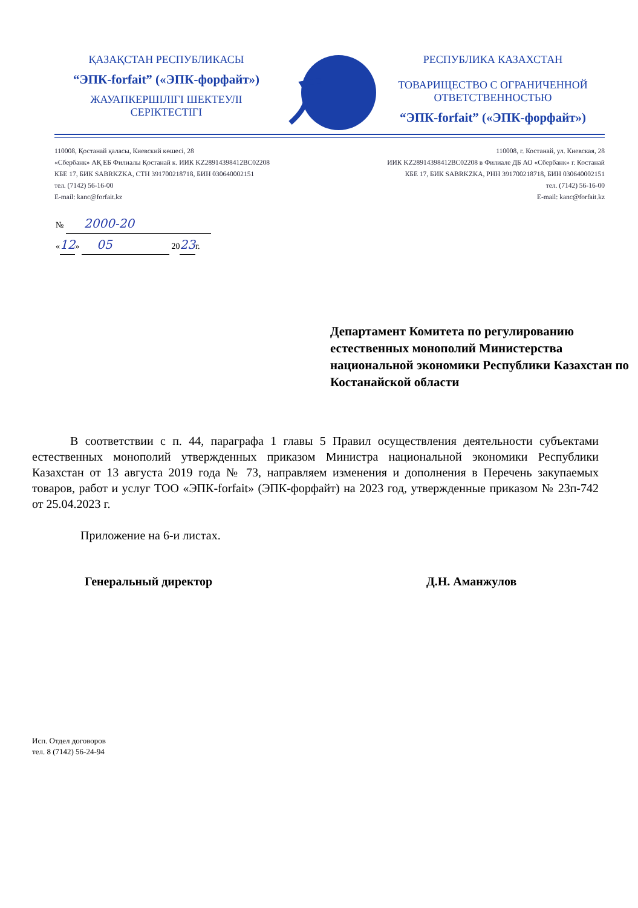ҚАЗАҚСТАН РЕСПУБЛИКАСЫ
“ЭПК-forfait” («ЭПК-форфайт»)
ЖАУАПКЕРШІЛІГІ ШЕКТЕУЛІ СЕРІКТЕСТІГІ
РЕСПУБЛИКА КАЗАХСТАН
ТОВАРИЩЕСТВО С ОГРАНИЧЕННОЙ ОТВЕТСТВЕННОСТЬЮ
“ЭПК-forfait” («ЭПК-форфайт»)
110008, Қостанай қаласы, Киевский көшесі, 28
«Сбербанк» АҚ ЕБ Филиалы Қостанай к. ИИК KZ28914398412BC02208
КБЕ 17, БИК SABRKZKA, СТН 391700218718, БИН 030640002151
тел. (7142) 56-16-00
E-mail: kanc@forfait.kz
110008, г. Костанай, ул. Киевская, 28
ИИК KZ28914398412BC02208 в Филиале ДБ АО «Сбербанк» г. Костанай
КБЕ 17, БИК SABRKZKA, РНН 391700218718, БИН 030640002151
тел. (7142) 56-16-00
E-mail: kanc@forfait.kz
№ 2000-20
«12» 05 2023г.
Департамент Комитета по регулированию естественных монополий Министерства национальной экономики Республики Казахстан по Костанайской области
В соответствии с п. 44, параграфа 1 главы 5 Правил осуществления деятельности субъектами естественных монополий утвержденных приказом Министра национальной экономики Республики Казахстан от 13 августа 2019 года № 73, направляем изменения и дополнения в Перечень закупаемых товаров, работ и услуг ТОО «ЭПК-forfait» (ЭПК-форфайт) на 2023 год, утвержденные приказом № 23п-742 от 25.04.2023 г.
Приложение на 6-и листах.
Генеральный директор Д.Н. Аманжулов
Исп. Отдел договоров
тел. 8 (7142) 56-24-94